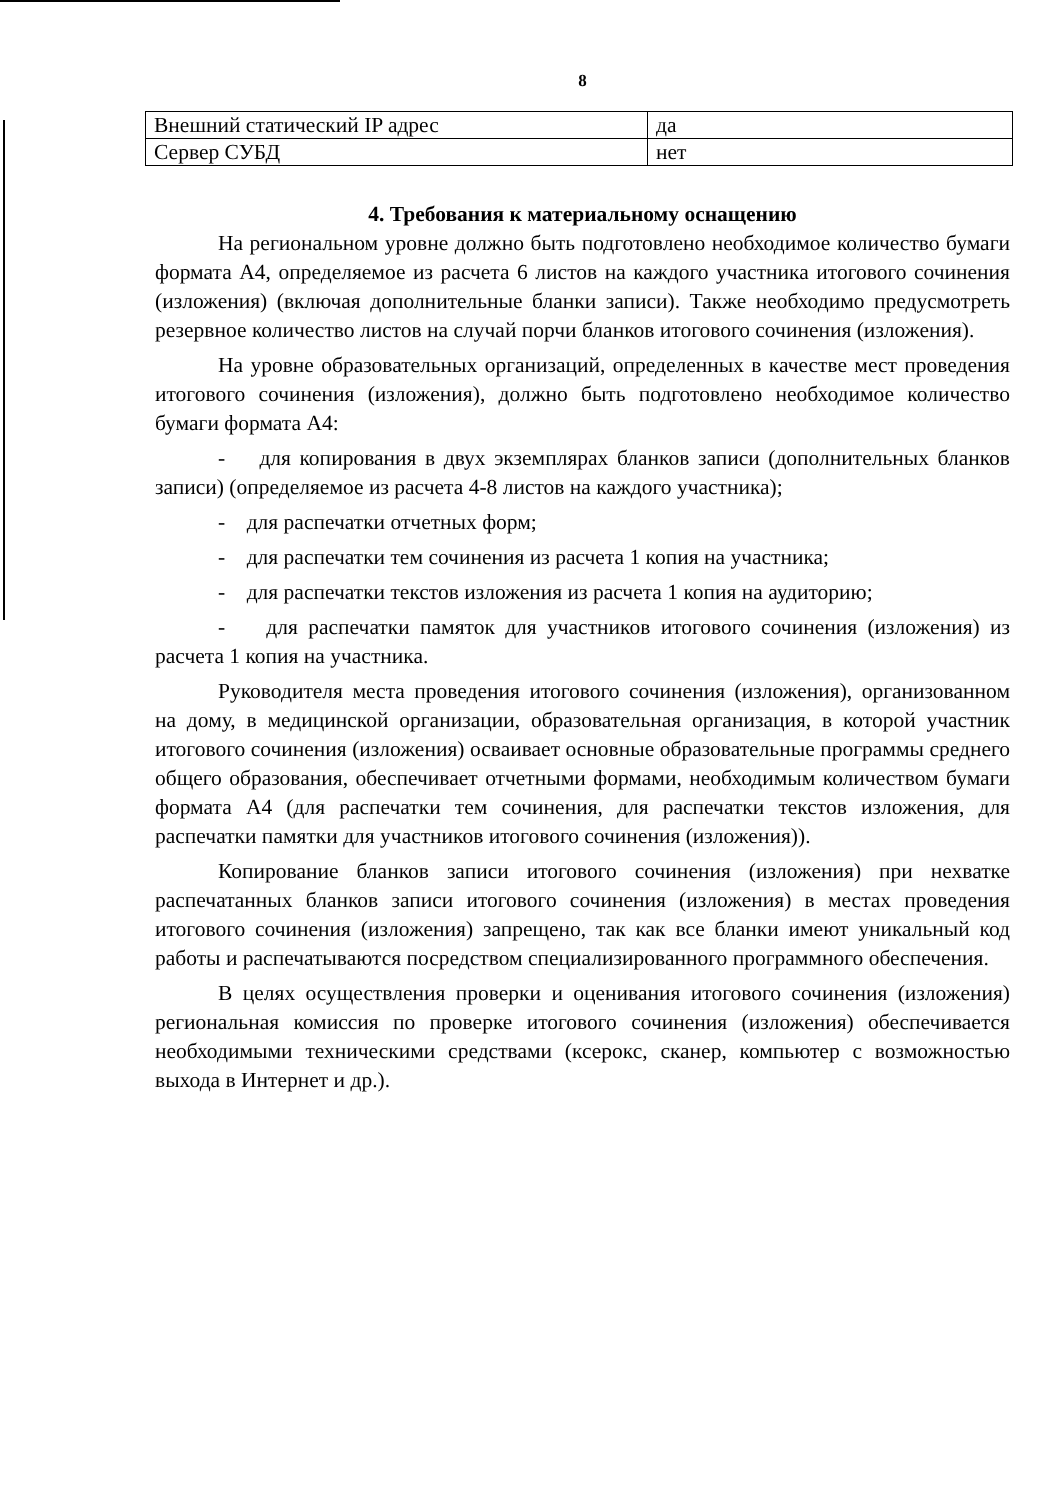8
| Внешний статический IP адрес | да |
| Сервер СУБД | нет |
4. Требования к материальному оснащению
На региональном уровне должно быть подготовлено необходимое количество бумаги формата А4, определяемое из расчета 6 листов на каждого участника итогового сочинения (изложения) (включая дополнительные бланки записи). Также необходимо предусмотреть резервное количество листов на случай порчи бланков итогового сочинения (изложения).
На уровне образовательных организаций, определенных в качестве мест проведения итогового сочинения (изложения), должно быть подготовлено необходимое количество бумаги формата А4:
- для копирования в двух экземплярах бланков записи (дополнительных бланков записи) (определяемое из расчета 4-8 листов на каждого участника);
- для распечатки отчетных форм;
- для распечатки тем сочинения из расчета 1 копия на участника;
- для распечатки текстов изложения из расчета 1 копия на аудиторию;
- для распечатки памяток для участников итогового сочинения (изложения) из расчета 1 копия на участника.
Руководителя места проведения итогового сочинения (изложения), организованном на дому, в медицинской организации, образовательная организация, в которой участник итогового сочинения (изложения) осваивает основные образовательные программы среднего общего образования, обеспечивает отчетными формами, необходимым количеством бумаги формата А4 (для распечатки тем сочинения, для распечатки текстов изложения, для распечатки памятки для участников итогового сочинения (изложения)).
Копирование бланков записи итогового сочинения (изложения) при нехватке распечатанных бланков записи итогового сочинения (изложения) в местах проведения итогового сочинения (изложения) запрещено, так как все бланки имеют уникальный код работы и распечатываются посредством специализированного программного обеспечения.
В целях осуществления проверки и оценивания итогового сочинения (изложения) региональная комиссия по проверке итогового сочинения (изложения) обеспечивается необходимыми техническими средствами (ксерокс, сканер, компьютер с возможностью выхода в Интернет и др.).